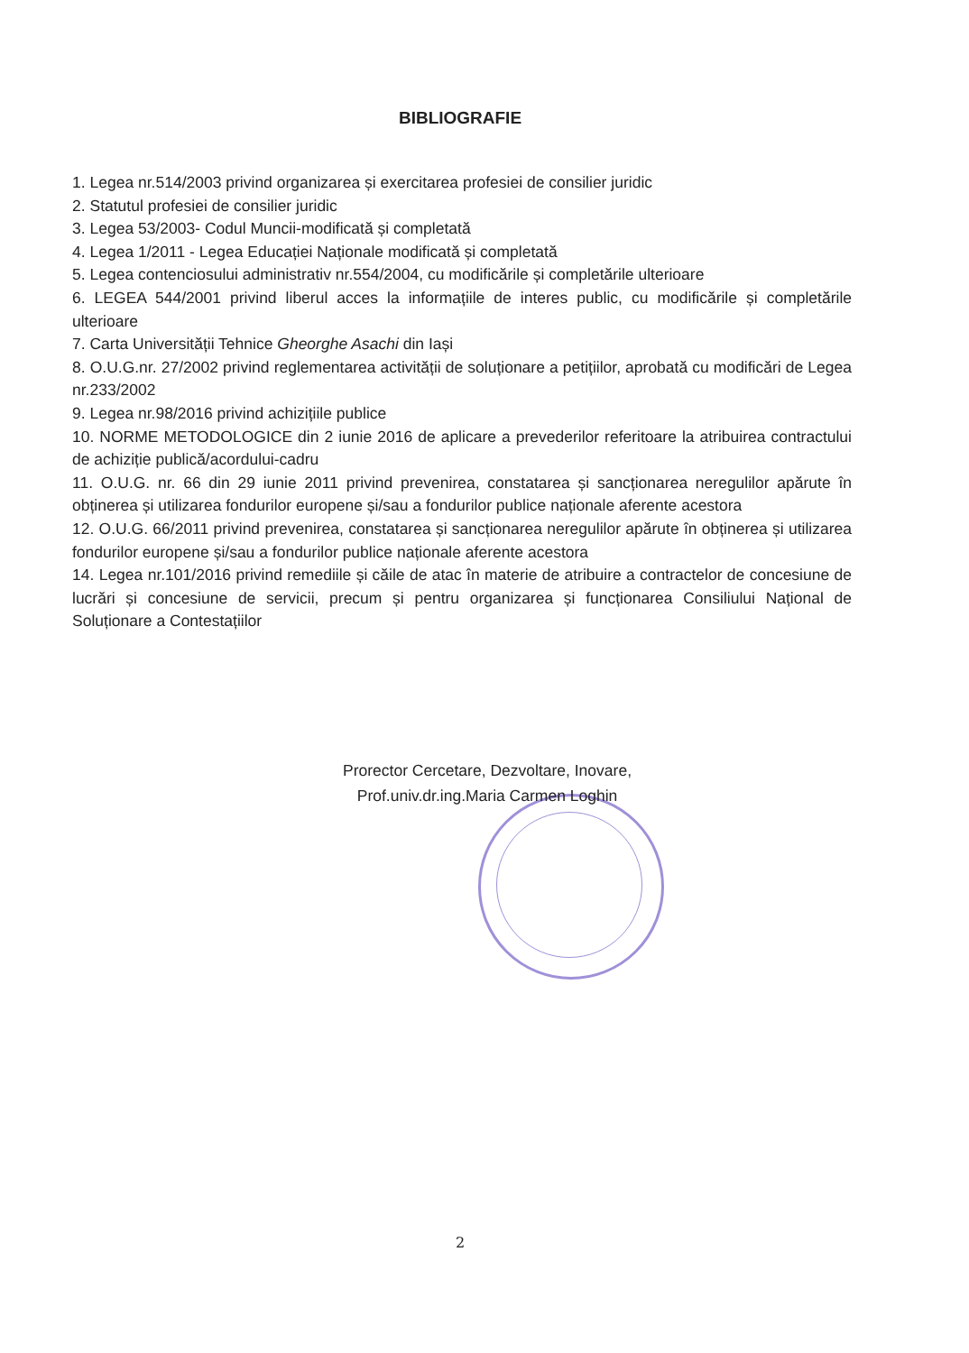BIBLIOGRAFIE
1. Legea nr.514/2003 privind organizarea și exercitarea profesiei de consilier juridic
2. Statutul profesiei de consilier juridic
3. Legea 53/2003- Codul Muncii-modificată și completată
4. Legea 1/2011 - Legea Educației Naționale modificată și completată
5. Legea contenciosului administrativ nr.554/2004, cu modificările și completările ulterioare
6. LEGEA 544/2001 privind liberul acces la informațiile de interes public, cu modificările și completările ulterioare
7. Carta Universității Tehnice Gheorghe Asachi din Iași
8. O.U.G.nr. 27/2002 privind reglementarea activității de soluționare a petițiilor, aprobată cu modificări de Legea nr.233/2002
9. Legea nr.98/2016 privind achizițiile publice
10. NORME METODOLOGICE din 2 iunie 2016 de aplicare a prevederilor referitoare la atribuirea contractului de achiziție publică/acordului-cadru
11. O.U.G. nr. 66 din 29 iunie 2011 privind prevenirea, constatarea și sancționarea neregulilor apărute în obținerea și utilizarea fondurilor europene și/sau a fondurilor publice naționale aferente acestora
12. O.U.G. 66/2011 privind prevenirea, constatarea și sancționarea neregulilor apărute în obținerea și utilizarea fondurilor europene și/sau a fondurilor publice naționale aferente acestora
14. Legea nr.101/2016 privind remediile și căile de atac în materie de atribuire a contractelor de concesiune de lucrări și concesiune de servicii, precum și pentru organizarea și funcționarea Consiliului Național de Soluționare a Contestațiilor
Prorector Cercetare, Dezvoltare, Inovare,
Prof.univ.dr.ing.Maria Carmen Loghin
2